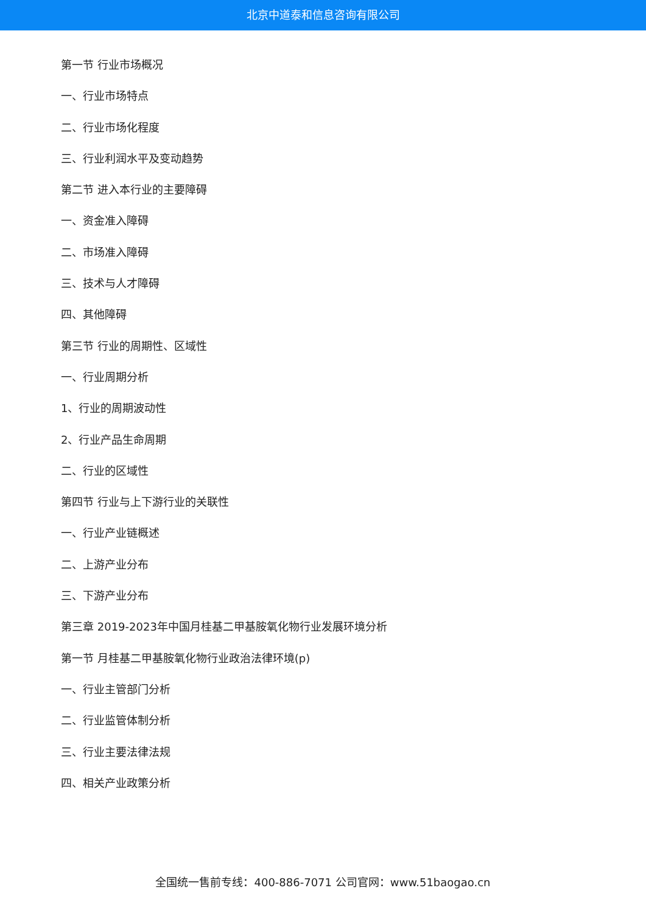北京中道泰和信息咨询有限公司
第一节 行业市场概况
一、行业市场特点
二、行业市场化程度
三、行业利润水平及变动趋势
第二节 进入本行业的主要障碍
一、资金准入障碍
二、市场准入障碍
三、技术与人才障碍
四、其他障碍
第三节 行业的周期性、区域性
一、行业周期分析
1、行业的周期波动性
2、行业产品生命周期
二、行业的区域性
第四节 行业与上下游行业的关联性
一、行业产业链概述
二、上游产业分布
三、下游产业分布
第三章 2019-2023年中国月桂基二甲基胺氧化物行业发展环境分析
第一节 月桂基二甲基胺氧化物行业政治法律环境(p)
一、行业主管部门分析
二、行业监管体制分析
三、行业主要法律法规
四、相关产业政策分析
全国统一售前专线：400-886-7071 公司官网：www.51baogao.cn